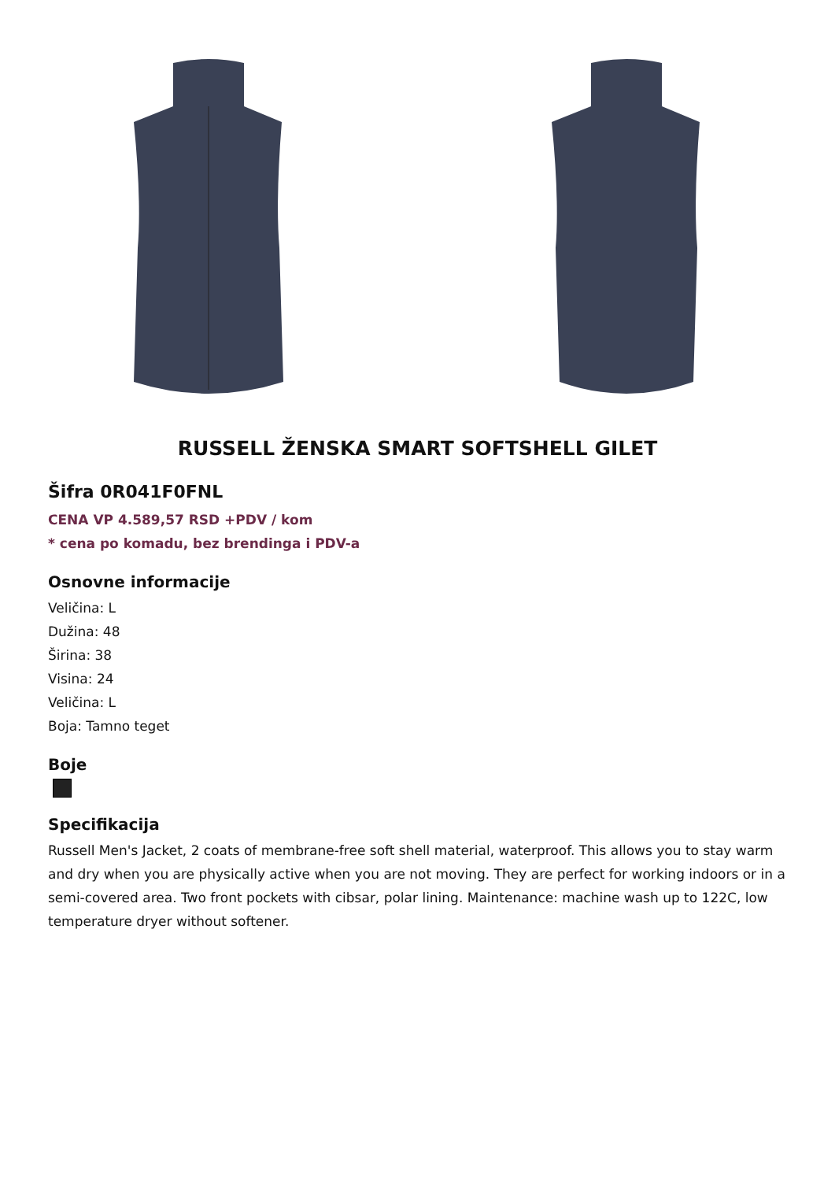RUSSELL ŽENSKA SMART SOFTSHELL GILET
Šifra 0R041F0FNL
CENA VP 4.589,57 RSD +PDV / kom
* cena po komadu, bez brendinga i PDV-a
Osnovne informacije
Veličina: L
Dužina: 48
Širina: 38
Visina: 24
Veličina: L
Boja: Tamno teget
Boje
Specifikacija
Russell Men's Jacket, 2 coats of membrane-free soft shell material, waterproof. This allows you to stay warm and dry when you are physically active when you are not moving. They are perfect for working indoors or in a semi-covered area. Two front pockets with cibsar, polar lining. Maintenance: machine wash up to 122C, low temperature dryer without softener.